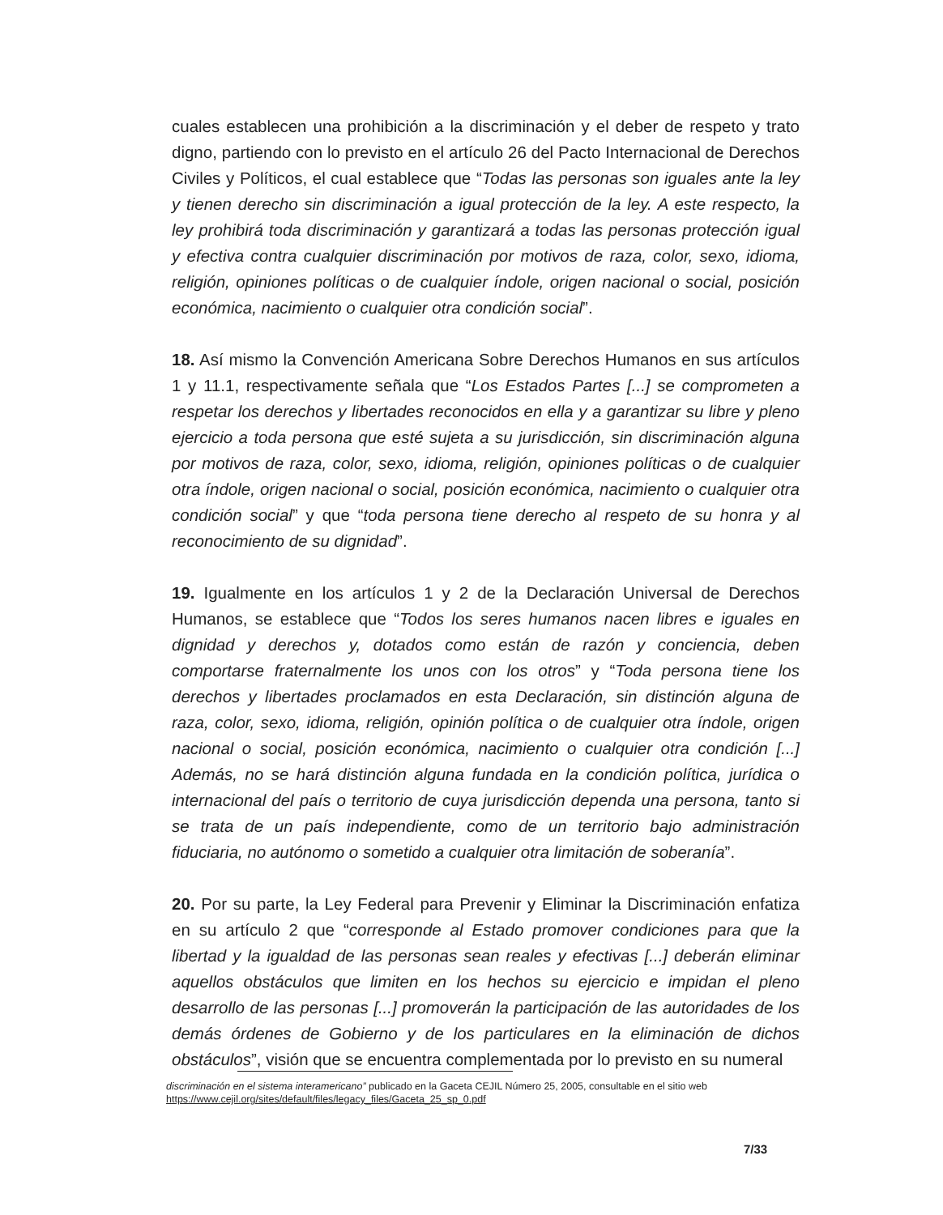cuales establecen una prohibición a la discriminación y el deber de respeto y trato digno, partiendo con lo previsto en el artículo 26 del Pacto Internacional de Derechos Civiles y Políticos, el cual establece que “Todas las personas son iguales ante la ley y tienen derecho sin discriminación a igual protección de la ley. A este respecto, la ley prohibirá toda discriminación y garantizará a todas las personas protección igual y efectiva contra cualquier discriminación por motivos de raza, color, sexo, idioma, religión, opiniones políticas o de cualquier índole, origen nacional o social, posición económica, nacimiento o cualquier otra condición social”.
18. Así mismo la Convención Americana Sobre Derechos Humanos en sus artículos 1 y 11.1, respectivamente señala que “Los Estados Partes [...] se comprometen a respetar los derechos y libertades reconocidos en ella y a garantizar su libre y pleno ejercicio a toda persona que esté sujeta a su jurisdicción, sin discriminación alguna por motivos de raza, color, sexo, idioma, religión, opiniones políticas o de cualquier otra índole, origen nacional o social, posición económica, nacimiento o cualquier otra condición social” y que “toda persona tiene derecho al respeto de su honra y al reconocimiento de su dignidad”.
19. Igualmente en los artículos 1 y 2 de la Declaración Universal de Derechos Humanos, se establece que “Todos los seres humanos nacen libres e iguales en dignidad y derechos y, dotados como están de razón y conciencia, deben comportarse fraternalmente los unos con los otros” y “Toda persona tiene los derechos y libertades proclamados en esta Declaración, sin distinción alguna de raza, color, sexo, idioma, religión, opinión política o de cualquier otra índole, origen nacional o social, posición económica, nacimiento o cualquier otra condición [...] Además, no se hará distinción alguna fundada en la condición política, jurídica o internacional del país o territorio de cuya jurisdicción dependa una persona, tanto si se trata de un país independiente, como de un territorio bajo administración fiduciaria, no autónomo o sometido a cualquier otra limitación de soberanía”.
20. Por su parte, la Ley Federal para Prevenir y Eliminar la Discriminación enfatiza en su artículo 2 que “corresponde al Estado promover condiciones para que la libertad y la igualdad de las personas sean reales y efectivas [...] deberán eliminar aquellos obstáculos que limiten en los hechos su ejercicio e impidan el pleno desarrollo de las personas [...] promoverán la participación de las autoridades de los demás órdenes de Gobierno y de los particulares en la eliminación de dichos obstáculos”, visión que se encuentra complementada por lo previsto en su numeral
discriminación en el sistema interamericano” publicado en la Gaceta CEJIL Número 25, 2005, consultable en el sitio web https://www.cejil.org/sites/default/files/legacy_files/Gaceta_25_sp_0.pdf
7/33